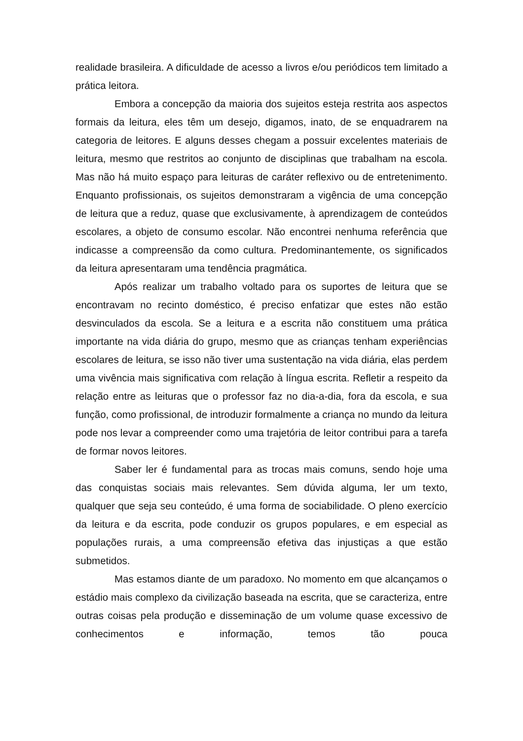realidade brasileira. A dificuldade de acesso a livros e/ou periódicos tem limitado a prática leitora.
Embora a concepção da maioria dos sujeitos esteja restrita aos aspectos formais da leitura, eles têm um desejo, digamos, inato, de se enquadrarem na categoria de leitores. E alguns desses chegam a possuir excelentes materiais de leitura, mesmo que restritos ao conjunto de disciplinas que trabalham na escola. Mas não há muito espaço para leituras de caráter reflexivo ou de entretenimento. Enquanto profissionais, os sujeitos demonstraram a vigência de uma concepção de leitura que a reduz, quase que exclusivamente, à aprendizagem de conteúdos escolares, a objeto de consumo escolar. Não encontrei nenhuma referência que indicasse a compreensão da como cultura. Predominantemente, os significados da leitura apresentaram uma tendência pragmática.
Após realizar um trabalho voltado para os suportes de leitura que se encontravam no recinto doméstico, é preciso enfatizar que estes não estão desvinculados da escola. Se a leitura e a escrita não constituem uma prática importante na vida diária do grupo, mesmo que as crianças tenham experiências escolares de leitura, se isso não tiver uma sustentação na vida diária, elas perdem uma vivência mais significativa com relação à língua escrita. Refletir a respeito da relação entre as leituras que o professor faz no dia-a-dia, fora da escola, e sua função, como profissional, de introduzir formalmente a criança no mundo da leitura pode nos levar a compreender como uma trajetória de leitor contribui para a tarefa de formar novos leitores.
Saber ler é fundamental para as trocas mais comuns, sendo hoje uma das conquistas sociais mais relevantes. Sem dúvida alguma, ler um texto, qualquer que seja seu conteúdo, é uma forma de sociabilidade. O pleno exercício da leitura e da escrita, pode conduzir os grupos populares, e em especial as populações rurais, a uma compreensão efetiva das injustiças a que estão submetidos.
Mas estamos diante de um paradoxo. No momento em que alcançamos o estádio mais complexo da civilização baseada na escrita, que se caracteriza, entre outras coisas pela produção e disseminação de um volume quase excessivo de conhecimentos e informação, temos tão pouca